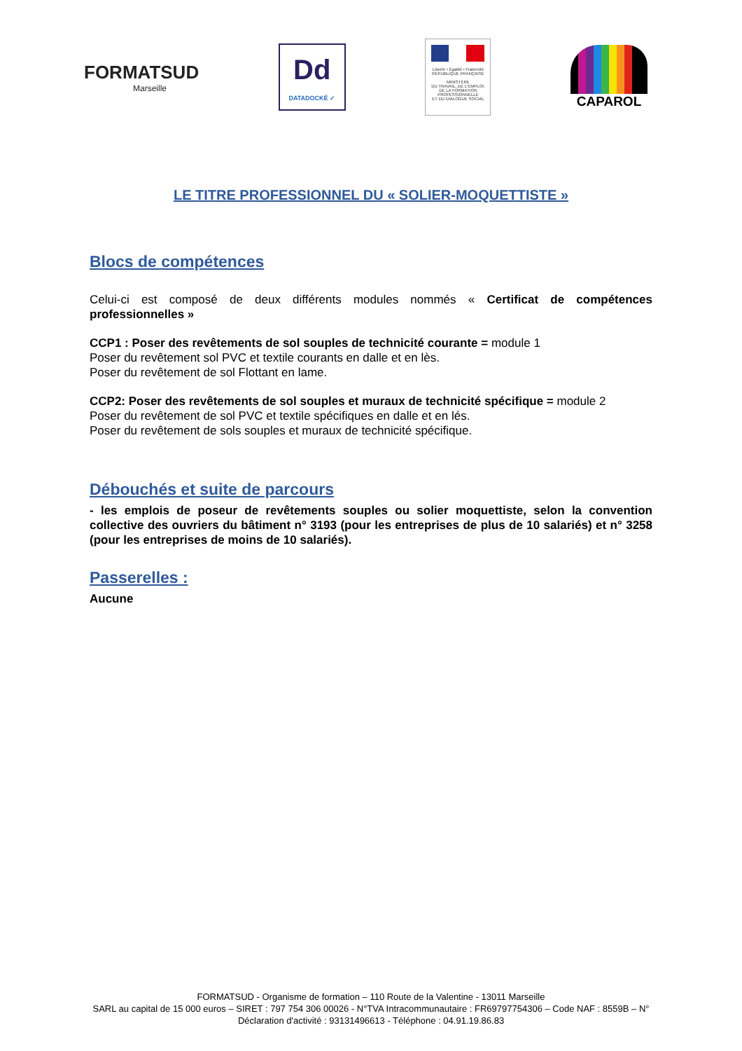FORMATSUD
Marseille
Dd
DATADOCKÉ ✓
Liberté • Égalité • Fraternité
RÉPUBLIQUE FRANÇAISE
MINISTÈRE
DU TRAVAIL, DE L'EMPLOI,
DE LA FORMATION
PROFESSIONNELLE
ET DU DIALOGUE SOCIAL
CAPAROL
LE TITRE PROFESSIONNEL DU « SOLIER-MOQUETTISTE »
Blocs de compétences
Celui-ci est composé de deux différents modules nommés « Certificat de compétences professionnelles »
CCP1 : Poser des revêtements de sol souples de technicité courante = module 1
Poser du revêtement sol PVC et textile courants en dalle et en lès.
Poser du revêtement de sol Flottant en lame.
CCP2: Poser des revêtements de sol souples et muraux de technicité spécifique = module 2
Poser du revêtement de sol PVC et textile spécifiques en dalle et en lés.
Poser du revêtement de sols souples et muraux de technicité spécifique.
Débouchés et suite de parcours
- les emplois de poseur de revêtements souples ou solier moquettiste, selon la convention collective des ouvriers du bâtiment n° 3193 (pour les entreprises de plus de 10 salariés) et n° 3258 (pour les entreprises de moins de 10 salariés).
Passerelles :
Aucune
FORMATSUD - Organisme de formation – 110 Route de la Valentine - 13011 Marseille
SARL au capital de 15 000 euros – SIRET : 797 754 306 00026 - N°TVA Intracommunautaire : FR69797754306 – Code NAF : 8559B – N° Déclaration d'activité : 93131496613 - Téléphone : 04.91.19.86.83